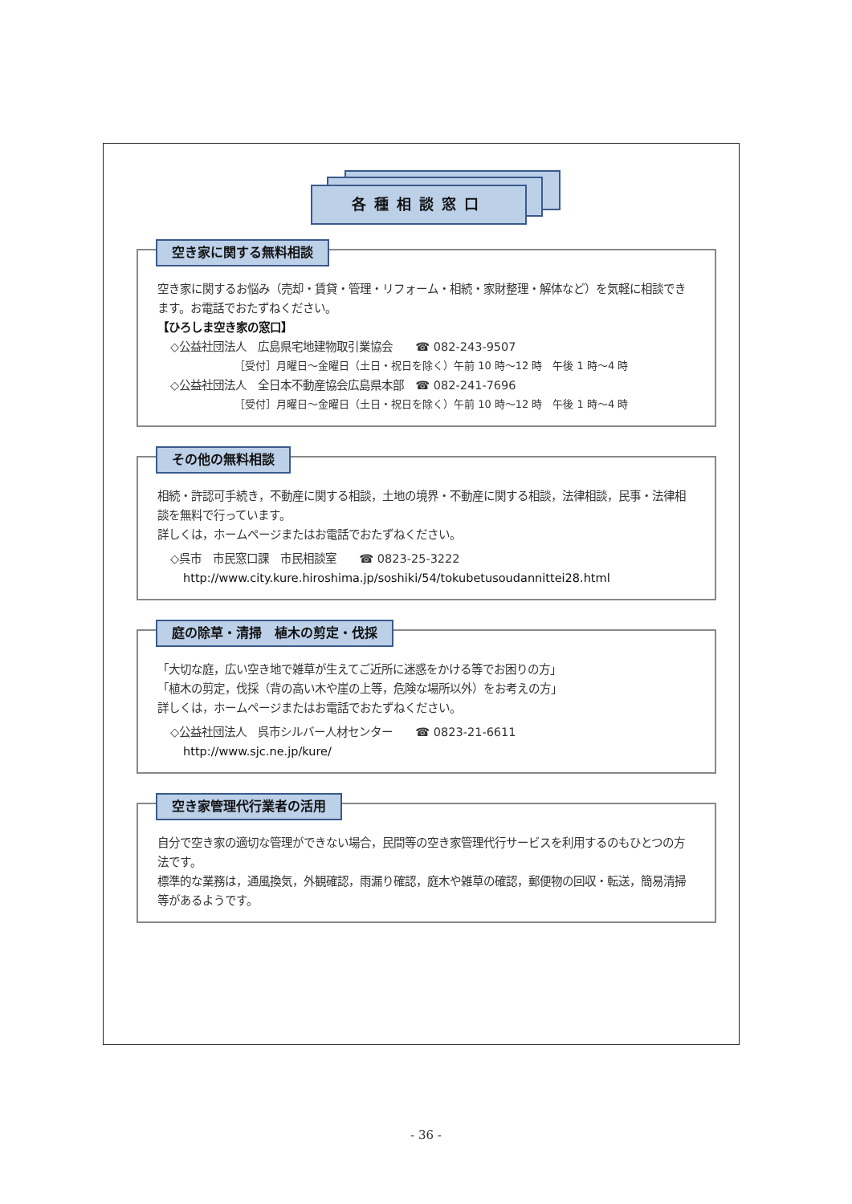各種相談窓口
空き家に関する無料相談
空き家に関するお悩み（売却・賃貸・管理・リフォーム・相続・家財整理・解体など）を気軽に相談できます。お電話でおたずねください。
【ひろしま空き家の窓口】
◇公益社団法人　広島県宅地建物取引業協会　　☎ 082-243-9507
［受付］月曜日～金曜日（土日・祝日を除く）午前 10 時～12 時　午後 1 時～4 時
◇公益社団法人　全日本不動産協会広島県本部　☎ 082-241-7696
［受付］月曜日～金曜日（土日・祝日を除く）午前 10 時～12 時　午後 1 時～4 時
その他の無料相談
相続・許認可手続き，不動産に関する相談，土地の境界・不動産に関する相談，法律相談，民事・法律相談を無料で行っています。
詳しくは，ホームページまたはお電話でおたずねください。
◇呉市　市民窓口課　市民相談室　　☎ 0823-25-3222
http://www.city.kure.hiroshima.jp/soshiki/54/tokubetusoudannittei28.html
庭の除草・清掃　植木の剪定・伐採
「大切な庭，広い空き地で雑草が生えてご近所に迷惑をかける等でお困りの方」
「植木の剪定，伐採（背の高い木や崖の上等，危険な場所以外）をお考えの方」
詳しくは，ホームページまたはお電話でおたずねください。
◇公益社団法人　呉市シルバー人材センター　　☎ 0823-21-6611
http://www.sjc.ne.jp/kure/
空き家管理代行業者の活用
自分で空き家の適切な管理ができない場合，民間等の空き家管理代行サービスを利用するのもひとつの方法です。
標準的な業務は，通風換気，外観確認，雨漏り確認，庭木や雑草の確認，郵便物の回収・転送，簡易清掃等があるようです。
- 36 -